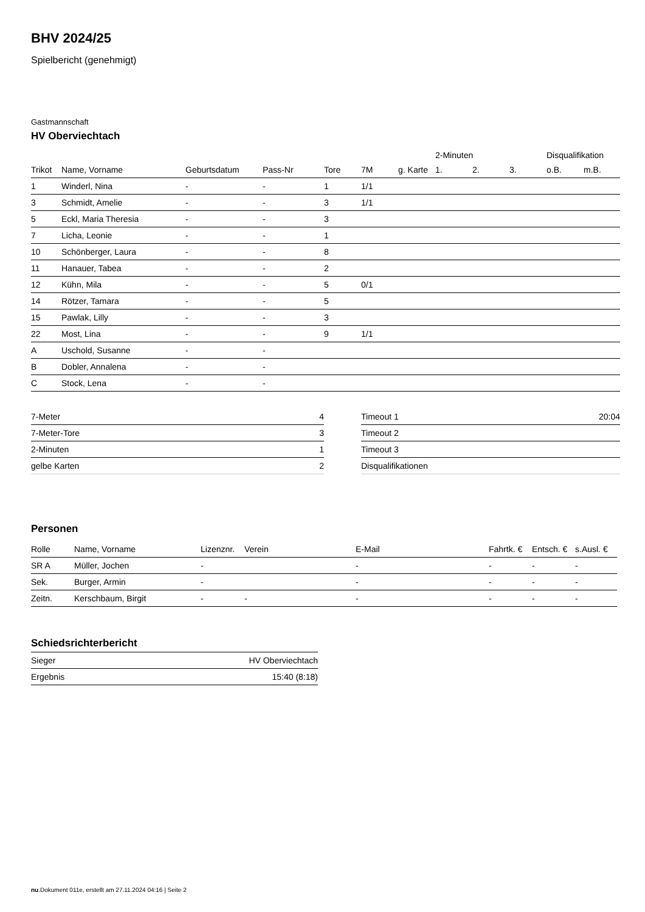BHV 2024/25
Spielbericht (genehmigt)
Gastmannschaft
HV Oberviechtach
| | | | | | | | 2-Minuten | | | Disqualifikation | |
| --- | --- | --- | --- | --- | --- | --- | --- | --- | --- | --- | --- |
| Trikot | Name, Vorname | Geburtsdatum | Pass-Nr | Tore | 7M | g. Karte | 1. | 2. | 3. | o.B. | m.B. |
| 1 | Winderl, Nina | - | - | 1 | 1/1 | | | | | | |
| 3 | Schmidt, Amelie | - | - | 3 | 1/1 | | | | | | |
| 5 | Eckl, Maria Theresia | - | - | 3 | | | | | | | |
| 7 | Licha, Leonie | - | - | 1 | | | | | | | |
| 10 | Schönberger, Laura | - | - | 8 | | | | | | | |
| 11 | Hanauer, Tabea | - | - | 2 | | | | | | | |
| 12 | Kühn, Mila | - | - | 5 | 0/1 | | | | | | |
| 14 | Rötzer, Tamara | - | - | 5 | | | | | | | |
| 15 | Pawlak, Lilly | - | - | 3 | | | | | | | |
| 22 | Most, Lina | - | - | 9 | 1/1 | | | | | | |
| A | Uschold, Susanne | - | - | | | | | | | | |
| B | Dobler, Annalena | - | - | | | | | | | | |
| C | Stock, Lena | - | - | | | | | | | | |
| 7-Meter | 4 |
| 7-Meter-Tore | 3 |
| 2-Minuten | 1 |
| gelbe Karten | 2 |
| Timeout 1 | 20:04 |
| Timeout 2 | |
| Timeout 3 | |
| Disqualifikationen | |
Personen
| Rolle | Name, Vorname | Lizenznr. | Verein | E-Mail | Fahrtk. € | Entsch. € | s.Ausl. € |
| --- | --- | --- | --- | --- | --- | --- | --- |
| SR A | Müller, Jochen | - | | - | - | - | - |
| Sek. | Burger, Armin | - | | - | - | - | - |
| Zeitn. | Kerschbaum, Birgit | - | - | - | - | - | - |
Schiedsrichterbericht
| Sieger | HV Oberviechtach |
| Ergebnis | 15:40 (8:18) |
nu.Dokument 011e, erstellt am 27.11.2024 04:16 | Seite 2